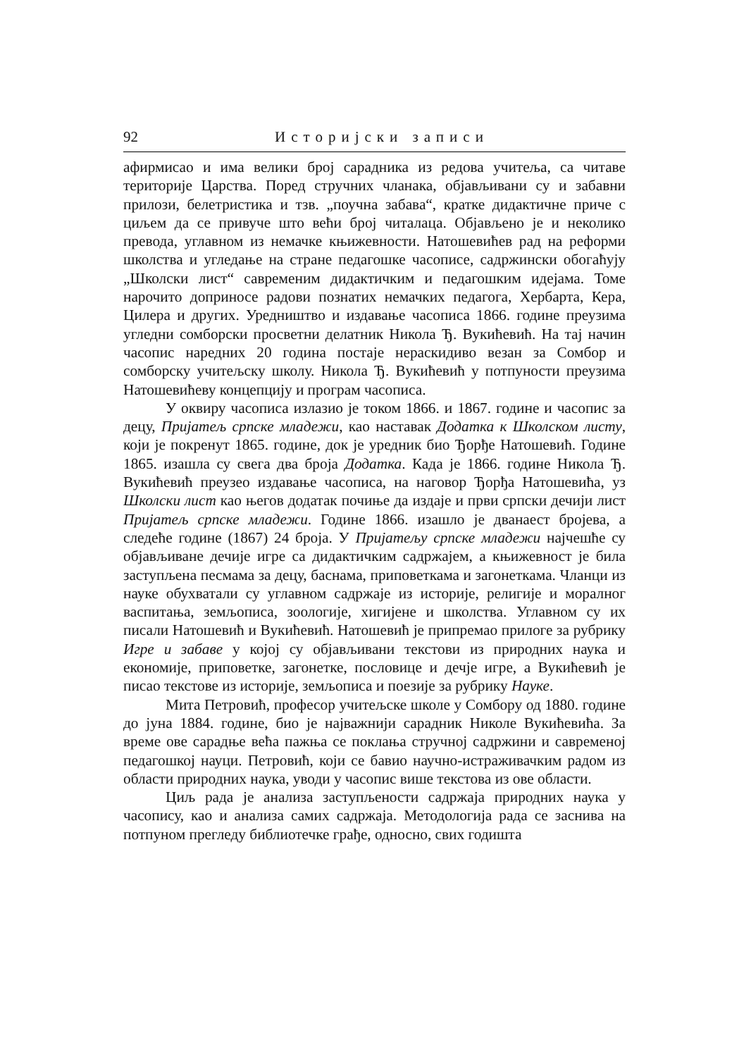92 Историјски записи
афирмисао и има велики број сарадника из редова учитеља, са читаве територије Царства. Поред стручних чланака, објављивани су и забавни прилози, белетристика и тзв. „поучна забава“, кратке дидактичне приче с циљем да се привуче што већи број читалаца. Објављено је и неколико превода, углавном из немачке књижевности. Натошевићев рад на реформи школства и угледање на стране педагошке часописе, садржински обогаћују „Школски лист“ савременим дидактичким и педагошким идејама. Томе нарочито доприносе радови познатих немачких педагога, Хербарта, Кера, Цилера и других. Уредништво и издавање часописа 1866. године преузима угледни сомборски просветни делатник Никола Ђ. Вукићевић. На тај начин часопис наредних 20 година постаје нераскидиво везан за Сомбор и сомборску учитељску школу. Никола Ђ. Вукићевић у потпуности преузима Натошевићеву концепцију и програм часописа.
У оквиру часописа излазио је током 1866. и 1867. године и часопис за децу, Пријатељ српске младежи, као наставак Додатка к Школском листу, који је покренут 1865. године, док је уредник био Ђорђе Натошевић. Године 1865. изашла су свега два броја Додатка. Када је 1866. године Никола Ђ. Вукићевић преузео издавање часописа, на наговор Ђорђа Натошевића, уз Школски лист као његов додатак почиње да издаје и први српски дечији лист Пријатељ српске младежи. Године 1866. изашло је дванаест бројева, а следеће године (1867) 24 броја. У Пријатељу српске младежи најчешће су објављиване дечије игре са дидактичким садржајем, а књижевност је била заступљена песмама за децу, баснама, приповеткама и загонеткама. Чланци из науке обухватали су углавном садржаје из историје, религије и моралног васпитања, земљописа, зоологије, хигијене и школства. Углавном су их писали Натошевић и Вукићевић. Натошевић је припремао прилоге за рубрику Игре и забаве у којој су објављивани текстови из природних наука и економије, приповетке, загонетке, пословице и дечје игре, а Вукићевић је писао текстове из историје, земљописа и поезије за рубрику Науке.
Мита Петровић, професор учитељске школе у Сомбору од 1880. године до јуна 1884. године, био је најважнији сарадник Николе Вукићевића. За време ове сарадње већа пажња се поклања стручној садржини и савременој педагошкој науци. Петровић, који се бавио научно-истраживачким радом из области природних наука, уводи у часопис више текстова из ове области.
Циљ рада је анализа заступљености садржаја природних наука у часопису, као и анализа самих садржаја. Методологија рада се заснива на потпуном прегледу библиотечке грађе, односно, свих годишта